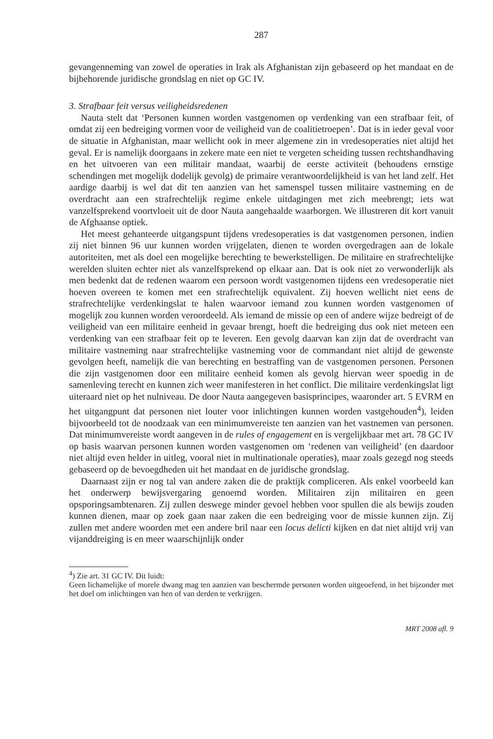287
gevangenneming van zowel de operaties in Irak als Afghanistan zijn gebaseerd op het mandaat en de bijbehorende juridische grondslag en niet op GC IV.
3. Strafbaar feit versus veiligheidsredenen
Nauta stelt dat ‘Personen kunnen worden vastgenomen op verdenking van een strafbaar feit, of omdat zij een bedreiging vormen voor de veiligheid van de coalitietroepen’. Dat is in ieder geval voor de situatie in Afghanistan, maar wellicht ook in meer algemene zin in vredesoperaties niet altijd het geval. Er is namelijk doorgaans in zekere mate een niet te vergeten scheiding tussen rechtshandhaving en het uitvoeren van een militair mandaat, waarbij de eerste activiteit (behoudens ernstige schendingen met mogelijk dodelijk gevolg) de primaire verantwoordelijkheid is van het land zelf. Het aardige daarbij is wel dat dit ten aanzien van het samenspel tussen militaire vastneming en de overdracht aan een strafrechtelijk regime enkele uitdagingen met zich meebrengt; iets wat vanzelfsprekend voortvloeit uit de door Nauta aangehaalde waarborgen. We illustreren dit kort vanuit de Afghaanse optiek.
Het meest gehanteerde uitgangspunt tijdens vredesoperaties is dat vastgenomen personen, indien zij niet binnen 96 uur kunnen worden vrijgelaten, dienen te worden overgedragen aan de lokale autoriteiten, met als doel een mogelijke berechting te bewerkstelligen. De militaire en strafrechtelijke werelden sluiten echter niet als vanzelfsprekend op elkaar aan. Dat is ook niet zo verwonderlijk als men bedenkt dat de redenen waarom een persoon wordt vastgenomen tijdens een vredesoperatie niet hoeven overeen te komen met een strafrechtelijk equivalent. Zij hoeven wellicht niet eens de strafrechtelijke verdenkingslat te halen waarvoor iemand zou kunnen worden vastgenomen of mogelijk zou kunnen worden veroordeeld. Als iemand de missie op een of andere wijze bedreigt of de veiligheid van een militaire eenheid in gevaar brengt, hoeft die bedreiging dus ook niet meteen een verdenking van een strafbaar feit op te leveren. Een gevolg daarvan kan zijn dat de overdracht van militaire vastneming naar strafrechtelijke vastneming voor de commandant niet altijd de gewenste gevolgen heeft, namelijk die van berechting en bestraffing van de vastgenomen personen. Personen die zijn vastgenomen door een militaire eenheid komen als gevolg hiervan weer spoedig in de samenleving terecht en kunnen zich weer manifesteren in het conflict. Die militaire verdenkingslat ligt uiteraard niet op het nulniveau. De door Nauta aangegeven basisprincipes, waaronder art. 5 EVRM en het uitgangpunt dat personen niet louter voor inlichtingen kunnen worden vastgehouden<sup>4</sup>), leiden bijvoorbeeld tot de noodzaak van een minimumvereiste ten aanzien van het vastnemen van personen. Dat minimumvereiste wordt aangeven in de rules of engagement en is vergelijkbaar met art. 78 GC IV op basis waarvan personen kunnen worden vastgenomen om ‘redenen van veiligheid’ (en daardoor niet altijd even helder in uitleg, vooral niet in multinationale operaties), maar zoals gezegd nog steeds gebaseerd op de bevoegdheden uit het mandaat en de juridische grondslag.
Daarnaast zijn er nog tal van andere zaken die de praktijk compliceren. Als enkel voorbeeld kan het onderwerp bewijsvergaring genoemd worden. Militairen zijn militairen en geen opsporingsambtenaren. Zij zullen deswege minder gevoel hebben voor spullen die als bewijs zouden kunnen dienen, maar op zoek gaan naar zaken die een bedreiging voor de missie kunnen zijn. Zij zullen met andere woorden met een andere bril naar een locus delicti kijken en dat niet altijd vrij van vijanddreiging is en meer waarschijnlijk onder
<sup>4</sup>) Zie art. 31 GC IV. Dit luidt:
Geen lichamelijke of morele dwang mag ten aanzien van beschermde personen worden uitgeoefend, in het bijzonder met het doel om inlichtingen van hen of van derden te verkrijgen.
MRT 2008 afl. 9